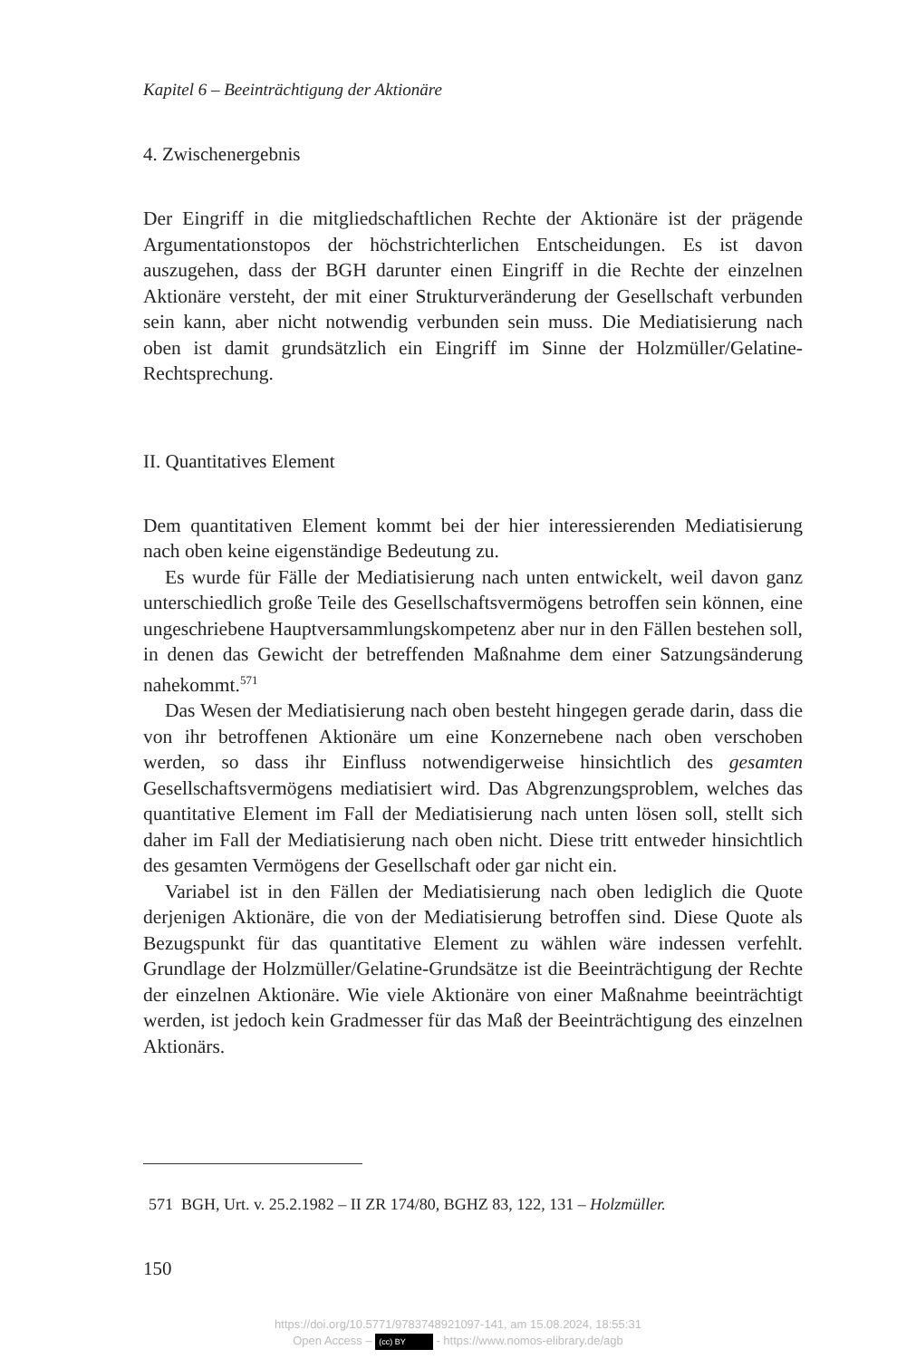Kapitel 6 – Beeinträchtigung der Aktionäre
4. Zwischenergebnis
Der Eingriff in die mitgliedschaftlichen Rechte der Aktionäre ist der prägende Argumentationstopos der höchstrichterlichen Entscheidungen. Es ist davon auszugehen, dass der BGH darunter einen Eingriff in die Rechte der einzelnen Aktionäre versteht, der mit einer Strukturveränderung der Gesellschaft verbunden sein kann, aber nicht notwendig verbunden sein muss. Die Mediatisierung nach oben ist damit grundsätzlich ein Eingriff im Sinne der Holzmüller/Gelatine-Rechtsprechung.
II. Quantitatives Element
Dem quantitativen Element kommt bei der hier interessierenden Mediatisierung nach oben keine eigenständige Bedeutung zu.
Es wurde für Fälle der Mediatisierung nach unten entwickelt, weil davon ganz unterschiedlich große Teile des Gesellschaftsvermögens betroffen sein können, eine ungeschriebene Hauptversammlungskompetenz aber nur in den Fällen bestehen soll, in denen das Gewicht der betreffenden Maßnahme dem einer Satzungsänderung nahekommt.<sup>571</sup>
Das Wesen der Mediatisierung nach oben besteht hingegen gerade darin, dass die von ihr betroffenen Aktionäre um eine Konzernebene nach oben verschoben werden, so dass ihr Einfluss notwendigerweise hinsichtlich des gesamten Gesellschaftsvermögens mediatisiert wird. Das Abgrenzungsproblem, welches das quantitative Element im Fall der Mediatisierung nach unten lösen soll, stellt sich daher im Fall der Mediatisierung nach oben nicht. Diese tritt entweder hinsichtlich des gesamten Vermögens der Gesellschaft oder gar nicht ein.
Variabel ist in den Fällen der Mediatisierung nach oben lediglich die Quote derjenigen Aktionäre, die von der Mediatisierung betroffen sind. Diese Quote als Bezugspunkt für das quantitative Element zu wählen wäre indessen verfehlt. Grundlage der Holzmüller/Gelatine-Grundsätze ist die Beeinträchtigung der Rechte der einzelnen Aktionäre. Wie viele Aktionäre von einer Maßnahme beeinträchtigt werden, ist jedoch kein Gradmesser für das Maß der Beeinträchtigung des einzelnen Aktionärs.
571 BGH, Urt. v. 25.2.1982 – II ZR 174/80, BGHZ 83, 122, 131 – Holzmüller.
150
https://doi.org/10.5771/9783748921097-141, am 15.08.2024, 18:55:31
Open Access – (cc) BY - https://www.nomos-elibrary.de/agb